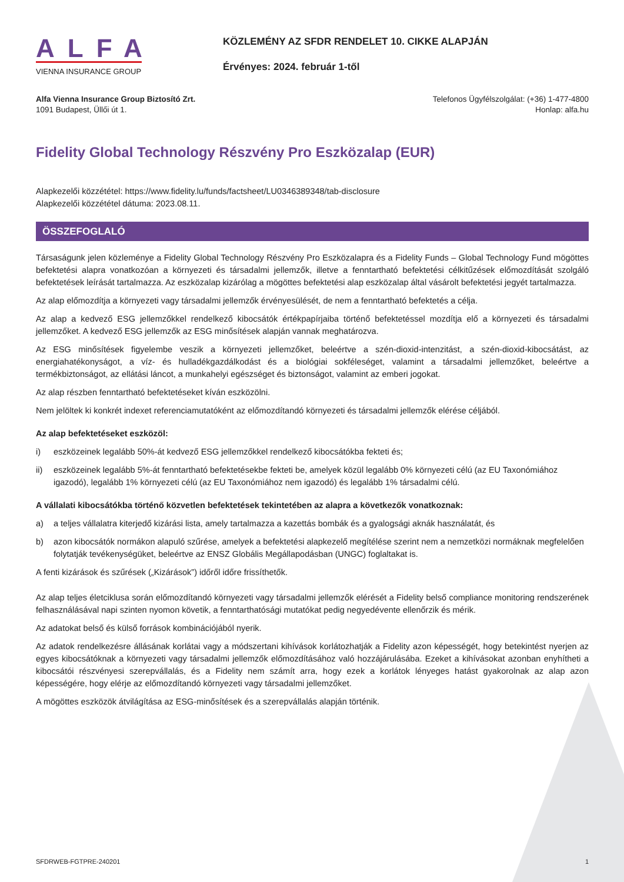ALFA
VIENNA INSURANCE GROUP
KÖZLEMÉNY AZ SFDR RENDELET 10. CIKKE ALAPJÁN
Érvényes: 2024. február 1-től
Alfa Vienna Insurance Group Biztosító Zrt.
1091 Budapest, Üllői út 1.
Telefonos Ügyfélszolgálat: (+36) 1-477-4800
Honlap: alfa.hu
Fidelity Global Technology Részvény Pro Eszközalap (EUR)
Alapkezelői közzététel: https://www.fidelity.lu/funds/factsheet/LU0346389348/tab-disclosure
Alapkezelői közzététel dátuma: 2023.08.11.
ÖSSZEFOGLALÓ
Társaságunk jelen közleménye a Fidelity Global Technology Részvény Pro Eszközalapra és a Fidelity Funds – Global Technology Fund mögöttes befektetési alapra vonatkozóan a környezeti és társadalmi jellemzők, illetve a fenntartható befektetési célkitűzések előmozdítását szolgáló befektetések leírását tartalmazza. Az eszközalap kizárólag a mögöttes befektetési alap eszközalap által vásárolt befektetési jegyét tartalmazza.
Az alap előmozdítja a környezeti vagy társadalmi jellemzők érvényesülését, de nem a fenntartható befektetés a célja.
Az alap a kedvező ESG jellemzőkkel rendelkező kibocsátók értékpapírjaiba történő befektetéssel mozdítja elő a környezeti és társadalmi jellemzőket. A kedvező ESG jellemzők az ESG minősítések alapján vannak meghatározva.
Az ESG minősítések figyelembe veszik a környezeti jellemzőket, beleértve a szén-dioxid-intenzitást, a szén-dioxid-kibocsátást, az energiahatékonyságot, a víz- és hulladékgazdálkodást és a biológiai sokféleséget, valamint a társadalmi jellemzőket, beleértve a termékbiztonságot, az ellátási láncot, a munkahelyi egészséget és biztonságot, valamint az emberi jogokat.
Az alap részben fenntartható befektetéseket kíván eszközölni.
Nem jelöltek ki konkrét indexet referenciamutatóként az előmozdítandó környezeti és társadalmi jellemzők elérése céljából.
Az alap befektetéseket eszközöl:
i) eszközeinek legalább 50%-át kedvező ESG jellemzőkkel rendelkező kibocsátókba fekteti és;
ii) eszközeinek legalább 5%-át fenntartható befektetésekbe fekteti be, amelyek közül legalább 0% környezeti célú (az EU Taxonómiához igazodó), legalább 1% környezeti célú (az EU Taxonómiához nem igazodó) és legalább 1% társadalmi célú.
A vállalati kibocsátókba történő közvetlen befektetések tekintetében az alapra a következők vonatkoznak:
a) a teljes vállalatra kiterjedő kizárási lista, amely tartalmazza a kazettás bombák és a gyalogsági aknák használatát, és
b) azon kibocsátók normákon alapuló szűrése, amelyek a befektetési alapkezelő megítélése szerint nem a nemzetközi normáknak megfelelően folytatják tevékenységüket, beleértve az ENSZ Globális Megállapodásban (UNGC) foglaltakat is.
A fenti kizárások és szűrések („Kizárások”) időről időre frissíthetők.
Az alap teljes életciklusa során előmozdítandó környezeti vagy társadalmi jellemzők elérését a Fidelity belső compliance monitoring rendszerének felhasználásával napi szinten nyomon követik, a fenntarthatósági mutatókat pedig negyedévente ellenőrzik és mérik.
Az adatokat belső és külső források kombinációjából nyerik.
Az adatok rendelkezésre állásának korlátai vagy a módszertani kihívások korlátozhatják a Fidelity azon képességét, hogy betekintést nyerjen az egyes kibocsátóknak a környezeti vagy társadalmi jellemzők előmozdításához való hozzájárulásába. Ezeket a kihívásokat azonban enyhítheti a kibocsátói részvényesi szerepvállalás, és a Fidelity nem számít arra, hogy ezek a korlátok lényeges hatást gyakorolnak az alap azon képességére, hogy elérje az előmozdítandó környezeti vagy társadalmi jellemzőket.
A mögöttes eszközök átvilágítása az ESG-minősítések és a szerepvállalás alapján történik.
SFDRWEB-FGTPRE-240201 1